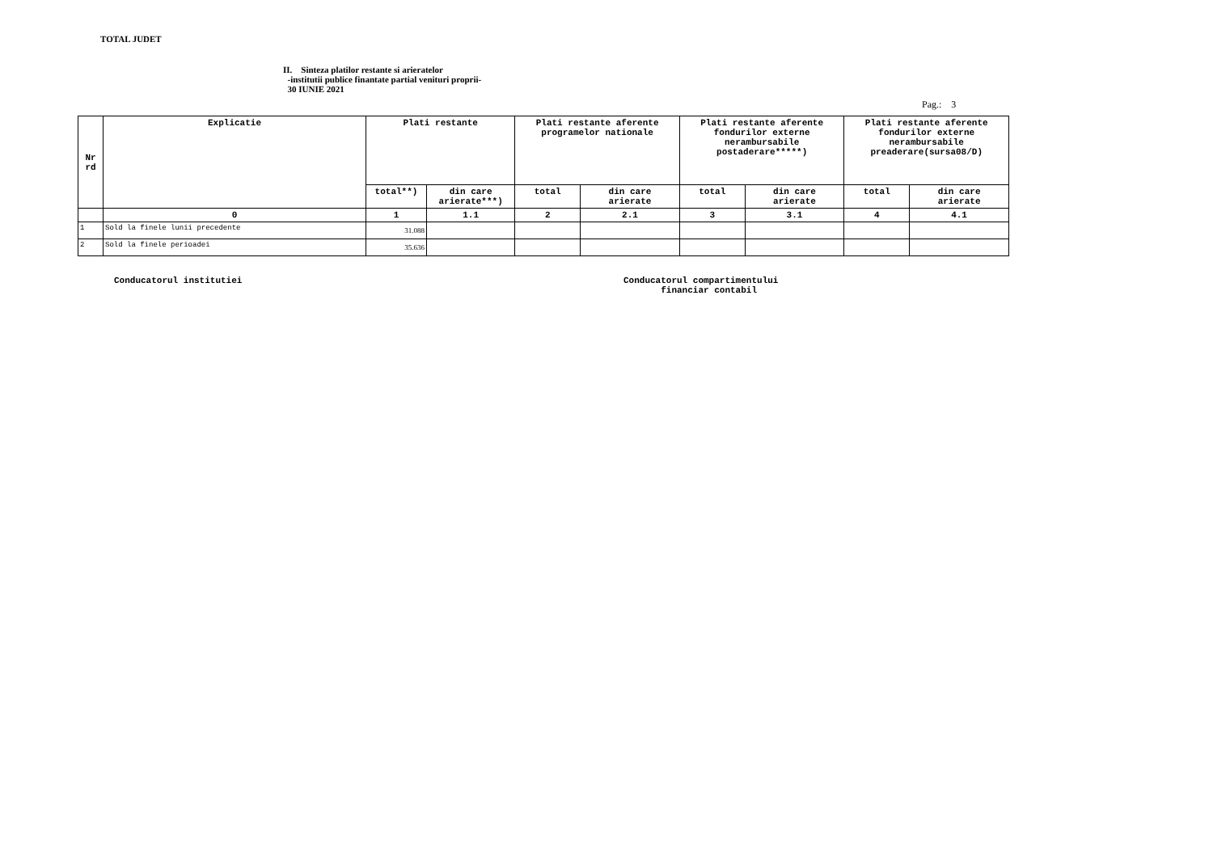TOTAL JUDET
II. Sinteza platilor restante si arieratelor
-institutii publice finantate partial venituri proprii-
30 IUNIE 2021
Pag.: 3
| Nr rd | Explicatie | Plati restante | | Plati restante aferente programelor nationale | | Plati restante aferente fondurilor externe nerambursabile postaderare*****) | | Plati restante aferente fondurilor externe nerambursabile preaderare(sursa08/D) | |
| --- | --- | --- | --- | --- | --- | --- | --- | --- | --- |
| | | total**) | din care arierate***) | total | din care arierate | total | din care arierate | total | din care arierate |
| | 0 | 1 | 1.1 | 2 | 2.1 | 3 | 3.1 | 4 | 4.1 |
| 1 | Sold la finele lunii precedente | 31.088 | | | | | | | |
| 2 | Sold la finele perioadei | 35.636 | | | | | | | |
Conducatorul institutiei Conducatorul compartimentului
financiar contabil